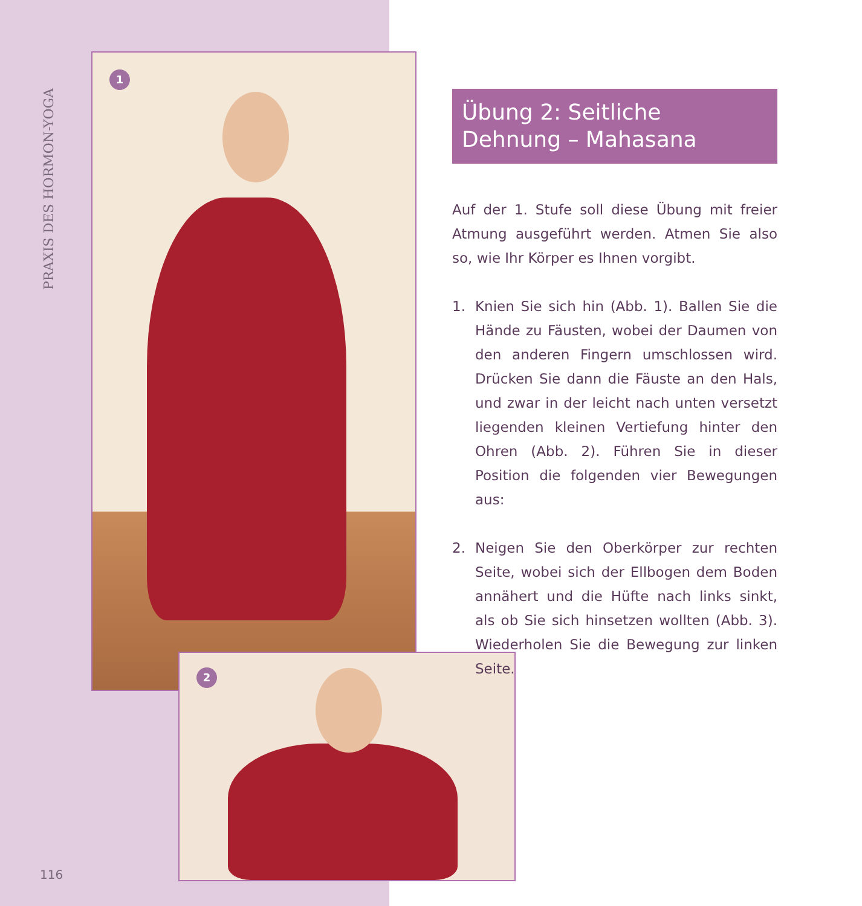PRAXIS DES HORMON-YOGA
1
2
116
Übung 2: Seitliche
Dehnung – Mahasana
Auf der 1. Stufe soll diese Übung mit freier Atmung ausgeführt werden. Atmen Sie also so, wie Ihr Körper es Ihnen vorgibt.
1. Knien Sie sich hin (Abb. 1). Ballen Sie die Hände zu Fäusten, wobei der Daumen von den anderen Fingern umschlossen wird. Drücken Sie dann die Fäuste an den Hals, und zwar in der leicht nach unten versetzt liegenden kleinen Vertiefung hinter den Ohren (Abb. 2). Führen Sie in dieser Position die folgenden vier Bewegungen aus:
2. Neigen Sie den Oberkörper zur rechten Seite, wobei sich der Ellbogen dem Boden annähert und die Hüfte nach links sinkt, als ob Sie sich hinsetzen wollten (Abb. 3). Wiederholen Sie die Bewegung zur linken Seite.